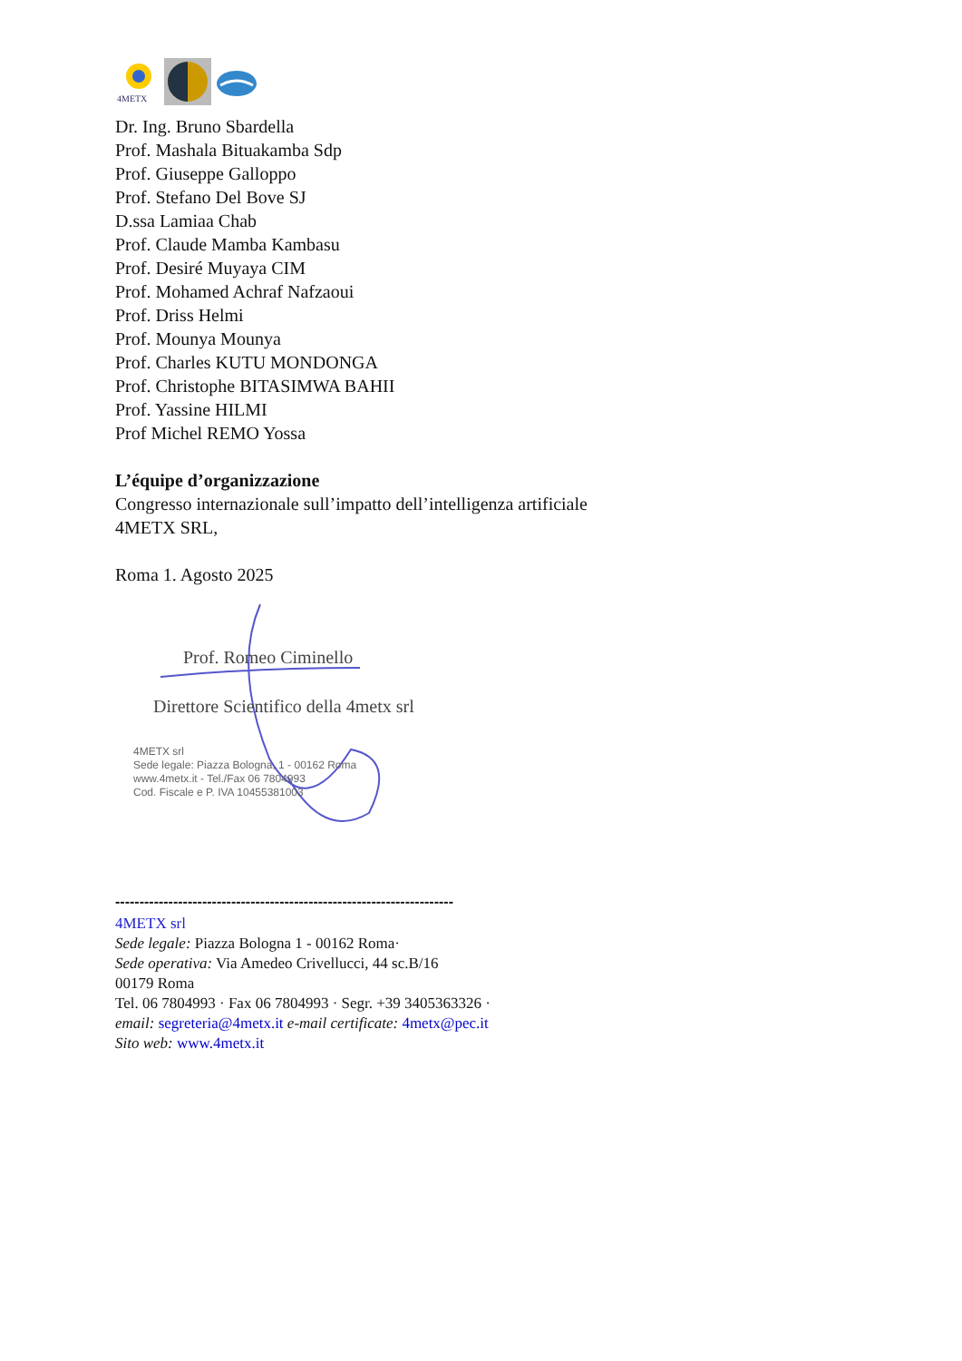4METX
Dr. Ing. Bruno Sbardella
Prof. Mashala Bituakamba Sdp
Prof. Giuseppe Galloppo
Prof. Stefano Del Bove SJ
D.ssa Lamiaa Chab
Prof. Claude Mamba Kambasu
Prof. Desiré Muyaya CIM
Prof. Mohamed Achraf Nafzaoui
Prof. Driss Helmi
Prof. Mounya Mounya
Prof. Charles KUTU MONDONGA
Prof. Christophe BITASIMWA BAHII
Prof. Yassine HILMI
Prof Michel REMO Yossa
L’équipe d’organizzazione
Congresso internazionale sull’impatto dell’intelligenza artificiale
4METX SRL,
Roma 1. Agosto 2025
Prof. Romeo Ciminello
Direttore Scientifico della 4metx srl
4METX srl
Sede legale: Piazza Bologna, 1 - 00162 Roma
www.4metx.it - Tel./Fax 06 7804993
Cod. Fiscale e P. IVA 10455381003
----------------------------------------------------------------------
4METX srl
Sede legale: Piazza Bologna 1 - 00162 Roma·
Sede operativa: Via Amedeo Crivellucci, 44 sc.B/16
00179 Roma
Tel. 06 7804993 · Fax 06 7804993 · Segr. +39 3405363326 ·
email: segreteria@4metx.it e-mail certificate: 4metx@pec.it
Sito web: www.4metx.it